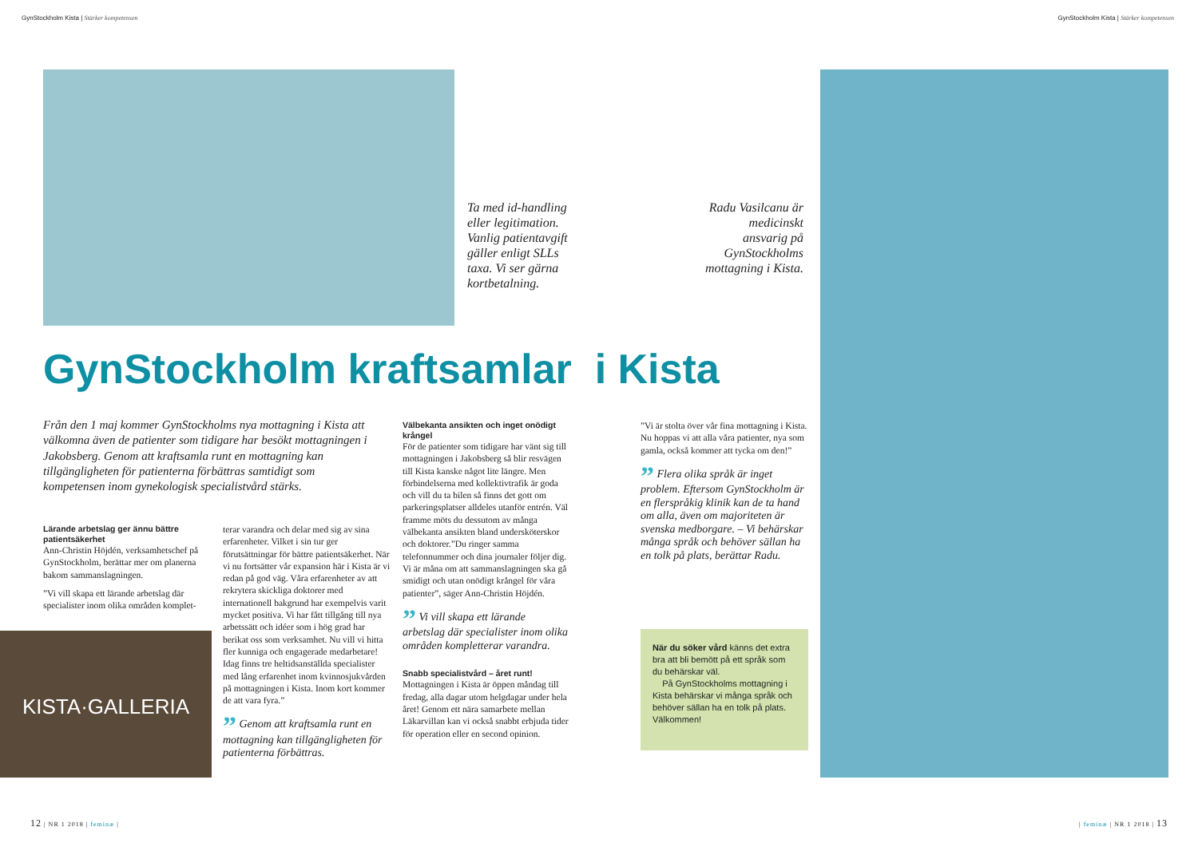GynStockholm Kista | Stärker kompetensen
GynStockholm Kista | Stärker kompetensen
KISTA·GALLERIA
Ta med id-handling eller legitimation. Vanlig patientavgift gäller enligt SLLs taxa. Vi ser gärna kortbetalning.
Radu Vasilcanu är medicinskt ansvarig på GynStockholms mottagning i Kista.
GynStockholm kraftsamlar i Kista
Från den 1 maj kommer GynStockholms nya mottagning i Kista att välkomna även de patienter som tidigare har besökt mottagningen i Jakobsberg. Genom att kraftsamla runt en mottagning kan tillgängligheten för patienterna förbättras samtidigt som kompetensen inom gynekologisk specialistvård stärks.
Lärande arbetslag ger ännu bättre patientsäkerhet
Ann-Christin Höjdén, verksamhetschef på GynStockholm, berättar mer om planerna bakom sammanslagningen.
”Vi vill skapa ett lärande arbetslag där specialister inom olika områden komplet-
terar varandra och delar med sig av sina erfarenheter. Vilket i sin tur ger förutsättningar för bättre patientsäkerhet. När vi nu fortsätter vår expansion här i Kista är vi redan på god väg. Våra erfarenheter av att rekrytera skickliga doktorer med internationell bakgrund har exempelvis varit mycket positiva. Vi har fått tillgång till nya arbetssätt och idéer som i hög grad har berikat oss som verksamhet. Nu vill vi hitta fler kunniga och engagerade medarbetare! Idag finns tre heltidsanställda specialister med lång erfarenhet inom kvinnosjukvården på mottagningen i Kista. Inom kort kommer de att vara fyra.”
” Genom att kraftsamla runt en mottagning kan tillgängligheten för patienterna förbättras.
Välbekanta ansikten och inget onödigt krångel
För de patienter som tidigare har vänt sig till mottagningen i Jakobsberg så blir resvägen till Kista kanske något lite längre. Men förbindelserna med kollektivtrafik är goda och vill du ta bilen så finns det gott om parkeringsplatser alldeles utanför entrén. Väl framme möts du dessutom av många välbekanta ansikten bland undersköterskor och doktorer.”Du ringer samma telefonnummer och dina journaler följer dig. Vi är måna om att sammanslagningen ska gå smidigt och utan onödigt krångel för våra patienter”, säger Ann-Christin Höjdén.
” Vi vill skapa ett lärande arbetslag där specialister inom olika områden kompletterar varandra.
Snabb specialistvård – året runt!
Mottagningen i Kista är öppen måndag till fredag, alla dagar utom helgdagar under hela året! Genom ett nära samarbete mellan Läkarvillan kan vi också snabbt erbjuda tider för operation eller en second opinion.
”Vi är stolta över vår fina mottagning i Kista. Nu hoppas vi att alla våra patienter, nya som gamla, också kommer att tycka om den!”
” Flera olika språk är inget problem. Eftersom GynStockholm är en flerspråkig klinik kan de ta hand om alla, även om majoriteten är svenska medborgare. – Vi behärskar många språk och behöver sällan ha en tolk på plats, berättar Radu.
När du söker vård känns det extra bra att bli bemött på ett språk som du behärskar väl.
På GynStockholms mottagning i Kista behärskar vi många språk och behöver sällan ha en tolk på plats. Välkommen!
12 | NR 1 2018 | feminæ | | feminæ | NR 1 2018 | 13